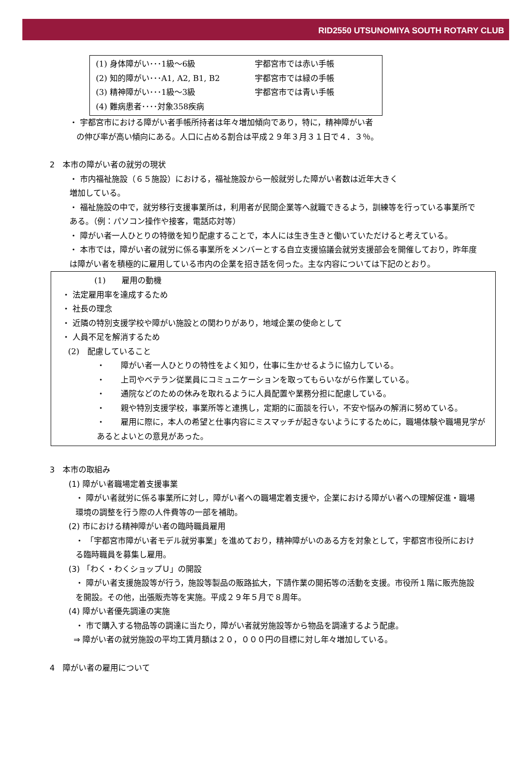RID2550 UTSUNOMIYA SOUTH ROTARY CLUB
| (1) 身体障がい･･･1級～6級 | 宇都宮市では赤い手帳 |
| (2) 知的障がい･･･A1, A2, B1, B2 | 宇都宮市では緑の手帳 |
| (3) 精神障がい･･･1級～3級 | 宇都宮市では青い手帳 |
| (4) 難病患者････対象358疾病 | |
・ 宇都宮市における障がい者手帳所持者は年々増加傾向であり，特に，精神障がい者
の伸び率が高い傾向にある。人口に占める割合は平成２９年３月３１日で４．３％。
2　本市の障がい者の就労の現状
・ 市内福祉施設（６５施設）における，福祉施設から一般就労した障がい者数は近年大きく
増加している。
・ 福祉施設の中で，就労移行支援事業所は，利用者が民間企業等へ就職できるよう，訓練等を行っている事業所である。（例：パソコン操作や接客，電話応対等）
・ 障がい者一人ひとりの特徴を知り配慮することで，本人には生き生きと働いていただけると考えている。
・ 本市では，障がい者の就労に係る事業所をメンバーとする自立支援協議会就労支援部会を開催しており，昨年度は障がい者を積極的に雇用している市内の企業を招き話を伺った。主な内容については下記のとおり。
(1)　　雇用の動機
・ 法定雇用率を達成するため
・ 社長の理念
・ 近隣の特別支援学校や障がい施設との関わりがあり，地域企業の使命として
・ 人員不足を解消するため
(2)　配慮していること
・　　障がい者一人ひとりの特性をよく知り，仕事に生かせるように協力している。
・　　上司やベテラン従業員にコミュニケーションを取ってもらいながら作業している。
・　　通院などのための休みを取れるように人員配置や業務分担に配慮している。
・　　親や特別支援学校，事業所等と連携し，定期的に面談を行い，不安や悩みの解消に努めている。
・　　雇用に際に，本人の希望と仕事内容にミスマッチが起きないようにするために，職場体験や職場見学があるとよいとの意見があった。
3　本市の取組み
(1) 障がい者職場定着支援事業
・ 障がい者就労に係る事業所に対し，障がい者への職場定着支援や，企業における障がい者への理解促進・職場環境の調整を行う際の人件費等の一部を補助。
(2) 市における精神障がい者の臨時職員雇用
・ 「宇都宮市障がい者モデル就労事業」を進めており，精神障がいのある方を対象として，宇都宮市役所における臨時職員を募集し雇用。
(3) 「わく・わくショップＵ」の開設
・ 障がい者支援施設等が行う，施設等製品の販路拡大，下請作業の開拓等の活動を支援。市役所１階に販売施設を開設。その他，出張販売等を実施。平成２９年５月で８周年。
(4) 障がい者優先調達の実施
・ 市で購入する物品等の調達に当たり，障がい者就労施設等から物品を調達するよう配慮。
⇒ 障がい者の就労施設の平均工賃月額は２０，０００円の目標に対し年々増加している。
4　障がい者の雇用について